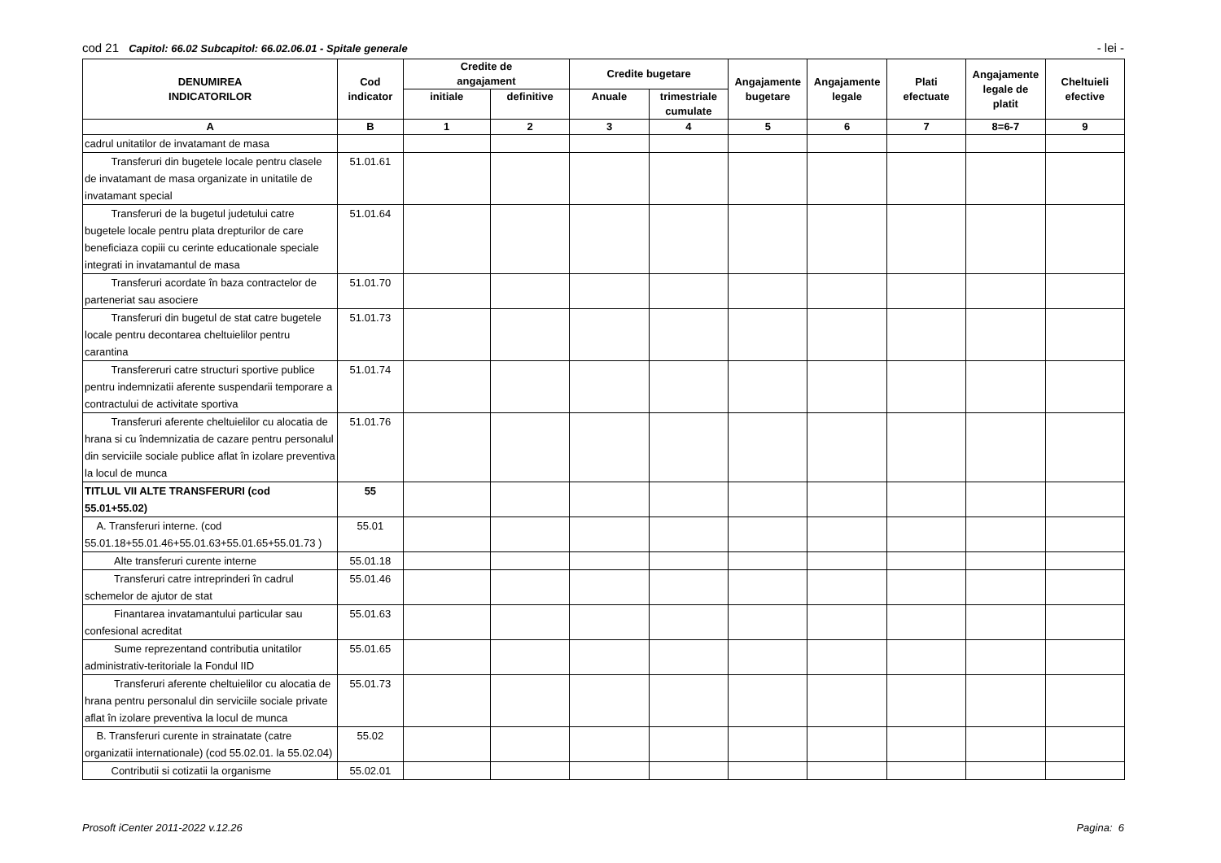cod 21 Capitol: 66.02 Subcapitol: 66.02.06.01 - Spitale generale
- lei -
| DENUMIREA INDICATORILOR | Cod indicator | Credite de angajament | | Credite bugetare | | Angajamente bugetare | Angajamente legale | Plati efectuate | Angajamente legale de platit | Cheltuieli efective |
| --- | --- | --- | --- | --- | --- | --- | --- | --- | --- | --- |
| | | initiale | definitive | Anuale | trimestriale cumulate | | | | | |
| A | B | 1 | 2 | 3 | 4 | 5 | 6 | 7 | 8=6-7 | 9 |
| cadrul unitatilor de invatamant de masa | | | | | | | | | | |
| Transferuri din bugetele locale pentru clasele de invatamant de masa organizate in unitatile de invatamant special | 51.01.61 | | | | | | | | | |
| Transferuri de la bugetul judetului catre bugetele locale pentru plata drepturilor de care beneficiaza copiii cu cerinte educationale speciale integrati in invatamantul de masa | 51.01.64 | | | | | | | | | |
| Transferuri acordate în baza contractelor de parteneriat sau asociere | 51.01.70 | | | | | | | | | |
| Transferuri din bugetul de stat catre bugetele locale pentru decontarea cheltuielilor pentru carantina | 51.01.73 | | | | | | | | | |
| Transfereruri catre structuri sportive publice pentru indemnizatii aferente suspendarii temporare a contractului de activitate sportiva | 51.01.74 | | | | | | | | | |
| Transferuri aferente cheltuielilor cu alocatia de hrana si cu îndemnizatia de cazare pentru personalul din serviciile sociale publice aflat în izolare preventiva la locul de munca | 51.01.76 | | | | | | | | | |
| TITLUL VII ALTE TRANSFERURI (cod 55.01+55.02) | 55 | | | | | | | | | |
| A. Transferuri interne. (cod 55.01.18+55.01.46+55.01.63+55.01.65+55.01.73 ) | 55.01 | | | | | | | | | |
| Alte transferuri curente interne | 55.01.18 | | | | | | | | | |
| Transferuri catre intreprinderi în cadrul schemelor de ajutor de stat | 55.01.46 | | | | | | | | | |
| Finantarea invatamantului particular sau confesional acreditat | 55.01.63 | | | | | | | | | |
| Sume reprezentand contributia unitatilor administrativ-teritoriale la Fondul IID | 55.01.65 | | | | | | | | | |
| Transferuri aferente cheltuielilor cu alocatia de hrana pentru personalul din serviciile sociale private aflat în izolare preventiva la locul de munca | 55.01.73 | | | | | | | | | |
| B. Transferuri curente in strainatate (catre organizatii internationale) (cod 55.02.01. la 55.02.04) | 55.02 | | | | | | | | | |
| Contributii si cotizatii la organisme | 55.02.01 | | | | | | | | | |
Prosoft iCenter 2011-2022 v.12.26
Pagina: 6